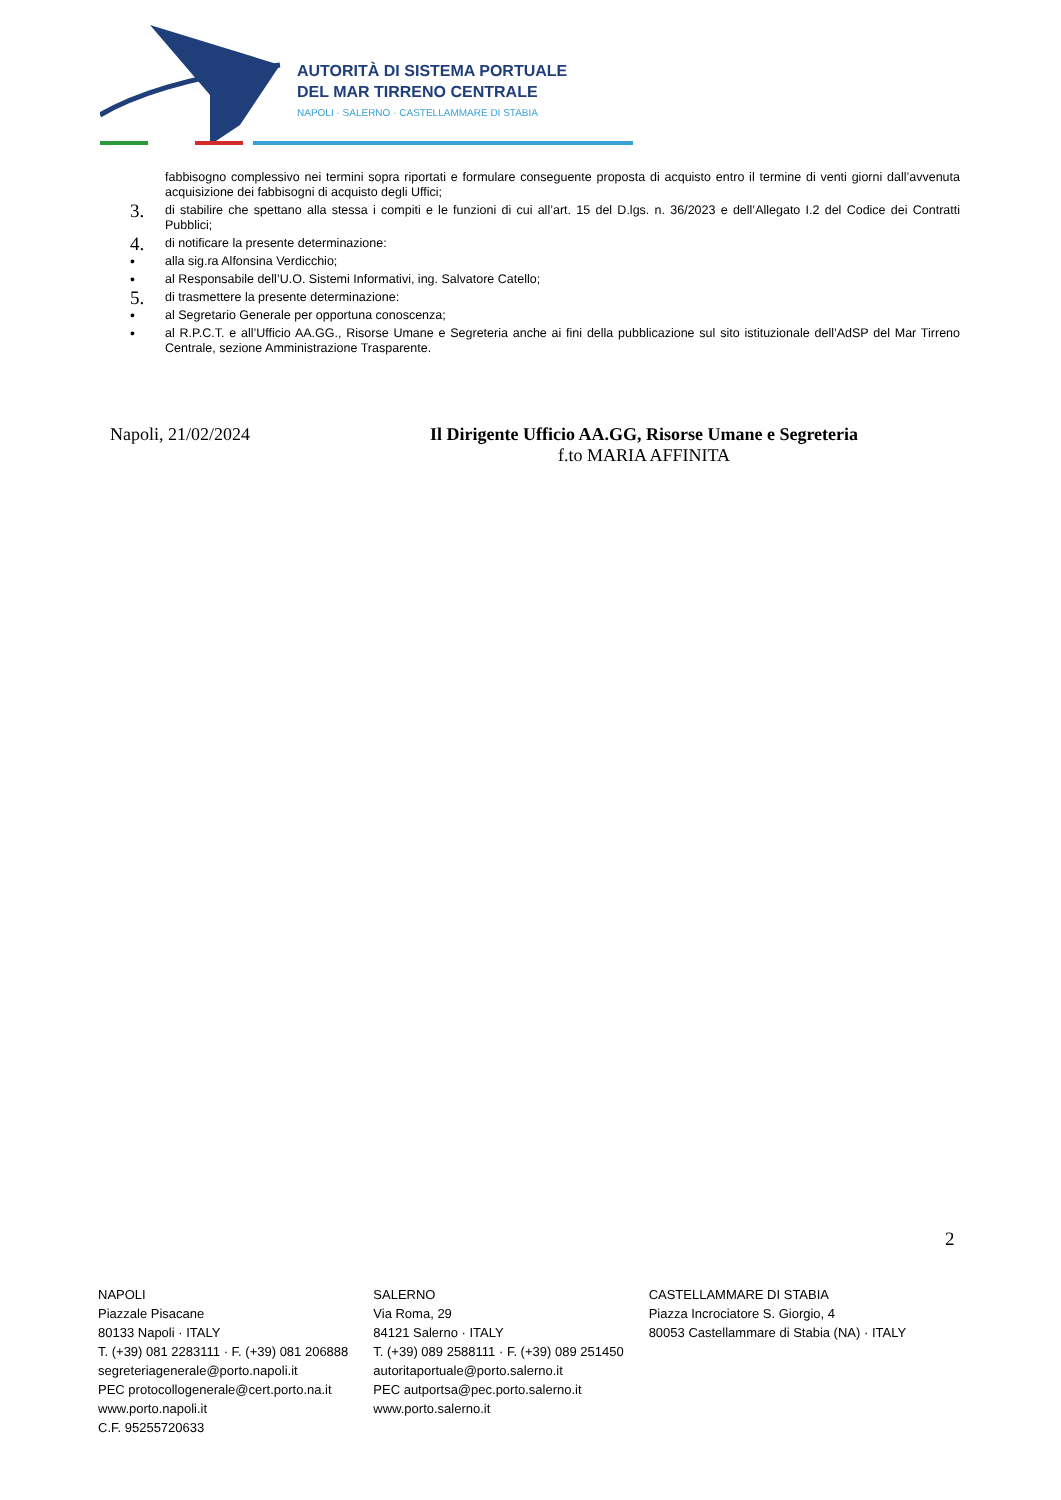AUTORITÀ DI SISTEMA PORTUALE
DEL MAR TIRRENO CENTRALE
NAPOLI · SALERNO · CASTELLAMMARE DI STABIA
fabbisogno complessivo nei termini sopra riportati e formulare conseguente proposta di acquisto entro il termine di venti giorni dall’avvenuta acquisizione dei fabbisogni di acquisto degli Uffici;
3. di stabilire che spettano alla stessa i compiti e le funzioni di cui all’art. 15 del D.lgs. n. 36/2023 e dell’Allegato I.2 del Codice dei Contratti Pubblici;
4. di notificare la presente determinazione:
• alla sig.ra Alfonsina Verdicchio;
• al Responsabile dell’U.O. Sistemi Informativi, ing. Salvatore Catello;
5. di trasmettere la presente determinazione:
• al Segretario Generale per opportuna conoscenza;
• al R.P.C.T. e all’Ufficio AA.GG., Risorse Umane e Segreteria anche ai fini della pubblicazione sul sito istituzionale dell’AdSP del Mar Tirreno Centrale, sezione Amministrazione Trasparente.
Napoli, 21/02/2024 Il Dirigente Ufficio AA.GG, Risorse Umane e Segreteria
f.to MARIA AFFINITA
2
NAPOLI
Piazzale Pisacane
80133 Napoli · ITALY
T. (+39) 081 2283111 · F. (+39) 081 206888
segreteriagenerale@porto.napoli.it
PEC protocollogenerale@cert.porto.na.it
www.porto.napoli.it
C.F. 95255720633
SALERNO
Via Roma, 29
84121 Salerno · ITALY
T. (+39) 089 2588111 · F. (+39) 089 251450
autoritaportuale@porto.salerno.it
PEC autportsa@pec.porto.salerno.it
www.porto.salerno.it
CASTELLAMMARE DI STABIA
Piazza Incrociatore S. Giorgio, 4
80053 Castellammare di Stabia (NA) · ITALY